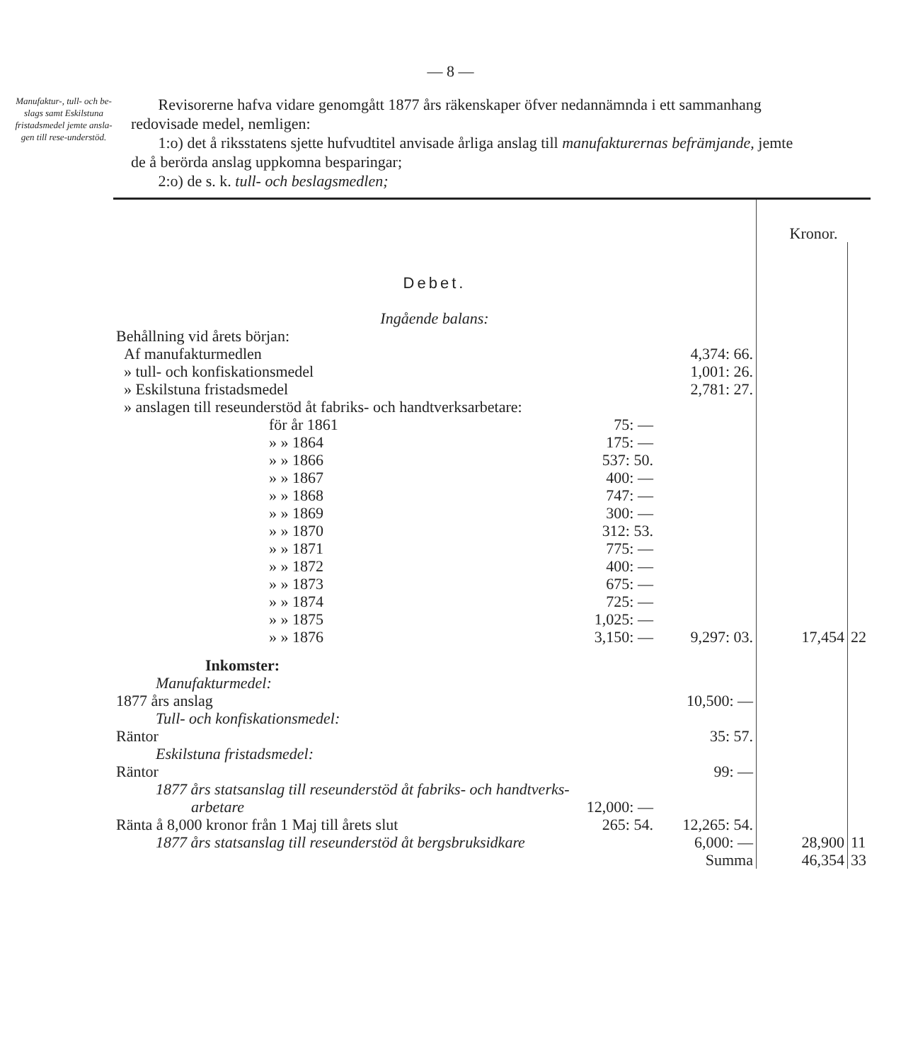— 8 —
Manufaktur-, tull- och be-slags samt Eskilstuna fristadsmedel jemte ansla-gen till rese-understöd.
Revisorerne hafva vidare genomgått 1877 års räkenskaper öfver nedannämnda i ett sammanhang redovisade medel, nemligen:
1:o) det å riksstatens sjette hufvudtitel anvisade årliga anslag till manufakturernas befrämjande, jemte de å berörda anslag uppkomna besparingar;
2:o) de s. k. tull- och beslagsmedlen;
| | | | Kronor. | |
| Debet. | | | | |
| Ingående balans: | | | | |
| Behållning vid årets början: | | | | |
| Af manufakturmedlen | | 4,374: 66. | | |
| » tull- och konfiskationsmedel | | 1,001: 26. | | |
| » Eskilstuna fristadsmedel | | 2,781: 27. | | |
| » anslagen till reseunderstöd åt fabriks- och handtverksarbetare: | | | | |
| för år 1861 | 75: — | | | |
| » » 1864 | 175: — | | | |
| » » 1866 | 537: 50. | | | |
| » » 1867 | 400: — | | | |
| » » 1868 | 747: — | | | |
| » » 1869 | 300: — | | | |
| » » 1870 | 312: 53. | | | |
| » » 1871 | 775: — | | | |
| » » 1872 | 400: — | | | |
| » » 1873 | 675: — | | | |
| » » 1874 | 725: — | | | |
| » » 1875 | 1,025: — | | | |
| » » 1876 | 3,150: — | 9,297: 03. | 17,454 | 22 |
| Inkomster: | | | | |
| Manufakturmedel: | | | | |
| 1877 års anslag | | 10,500: — | | |
| Tull- och konfiskationsmedel: | | | | |
| Räntor | | 35: 57. | | |
| Eskilstuna fristadsmedel: | | | | |
| Räntor | | 99: — | | |
| 1877 års statsanslag till reseunderstöd åt fabriks- och handtverks- | | | | |
| arbetare | 12,000: — | | | |
| Ränta å 8,000 kronor från 1 Maj till årets slut | 265: 54. | 12,265: 54. | | |
| 1877 års statsanslag till reseunderstöd åt bergsbruksidkare | | 6,000: — | 28,900 | 11 |
| | | Summa | 46,354 | 33 |